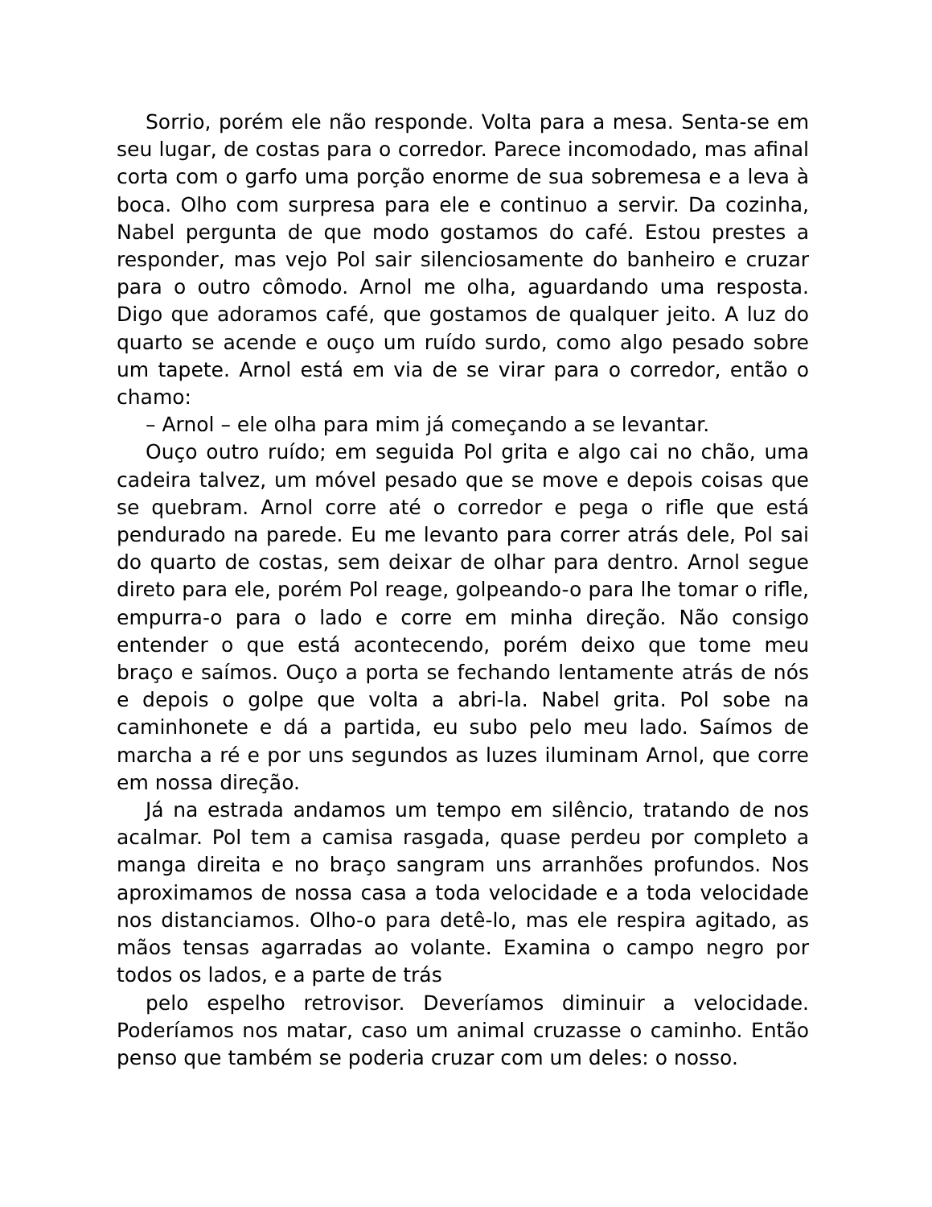Sorrio, porém ele não responde. Volta para a mesa. Senta-se em seu lugar, de costas para o corredor. Parece incomodado, mas afinal corta com o garfo uma porção enorme de sua sobremesa e a leva à boca. Olho com surpresa para ele e continuo a servir. Da cozinha, Nabel pergunta de que modo gostamos do café. Estou prestes a responder, mas vejo Pol sair silenciosamente do banheiro e cruzar para o outro cômodo. Arnol me olha, aguardando uma resposta. Digo que adoramos café, que gostamos de qualquer jeito. A luz do quarto se acende e ouço um ruído surdo, como algo pesado sobre um tapete. Arnol está em via de se virar para o corredor, então o chamo:
– Arnol – ele olha para mim já começando a se levantar.
Ouço outro ruído; em seguida Pol grita e algo cai no chão, uma cadeira talvez, um móvel pesado que se move e depois coisas que se quebram. Arnol corre até o corredor e pega o rifle que está pendurado na parede. Eu me levanto para correr atrás dele, Pol sai do quarto de costas, sem deixar de olhar para dentro. Arnol segue direto para ele, porém Pol reage, golpeando-o para lhe tomar o rifle, empurra-o para o lado e corre em minha direção. Não consigo entender o que está acontecendo, porém deixo que tome meu braço e saímos. Ouço a porta se fechando lentamente atrás de nós e depois o golpe que volta a abri-la. Nabel grita. Pol sobe na caminhonete e dá a partida, eu subo pelo meu lado. Saímos de marcha a ré e por uns segundos as luzes iluminam Arnol, que corre em nossa direção.
Já na estrada andamos um tempo em silêncio, tratando de nos acalmar. Pol tem a camisa rasgada, quase perdeu por completo a manga direita e no braço sangram uns arranhões profundos. Nos aproximamos de nossa casa a toda velocidade e a toda velocidade nos distanciamos. Olho-o para detê-lo, mas ele respira agitado, as mãos tensas agarradas ao volante. Examina o campo negro por todos os lados, e a parte de trás
pelo espelho retrovisor. Deveríamos diminuir a velocidade. Poderíamos nos matar, caso um animal cruzasse o caminho. Então penso que também se poderia cruzar com um deles: o nosso.